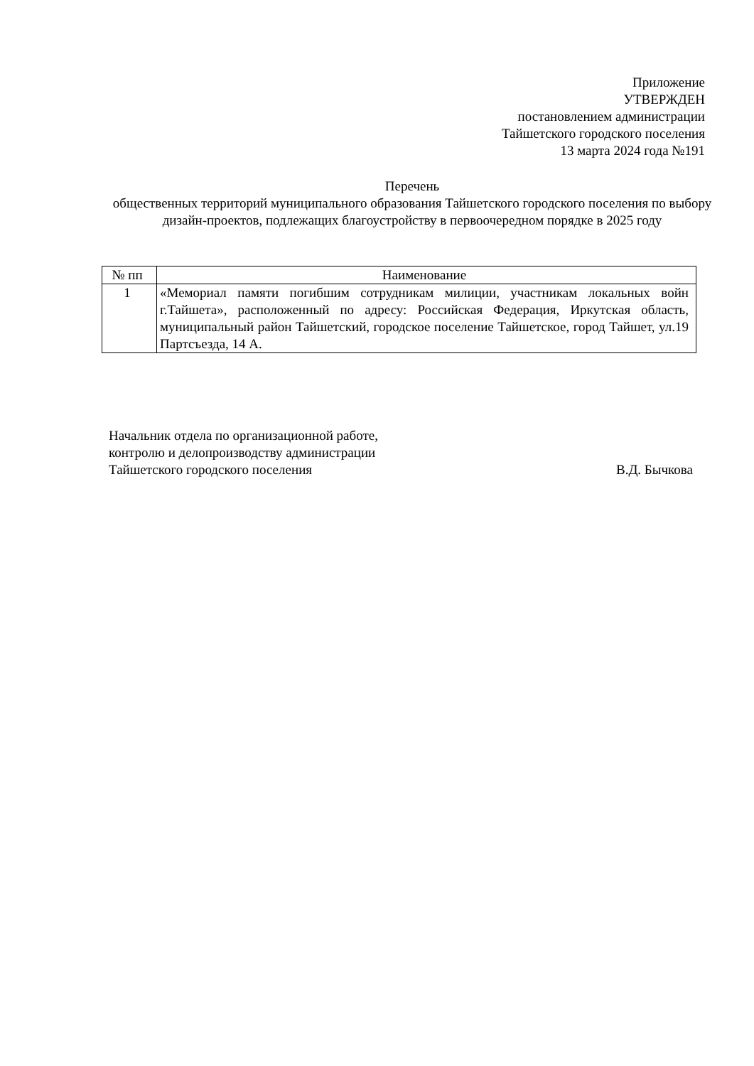Приложение
УТВЕРЖДЕН
постановлением администрации
Тайшетского городского поселения
13 марта 2024 года №191
Перечень
общественных территорий муниципального образования Тайшетского городского поселения по выбору дизайн-проектов, подлежащих благоустройству в первоочередном порядке в 2025 году
| № пп | Наименование |
| --- | --- |
| 1 | «Мемориал памяти погибшим сотрудникам милиции, участникам локальных войн г.Тайшета», расположенный по адресу: Российская Федерация, Иркутская область, муниципальный район Тайшетский, городское поселение Тайшетское, город Тайшет, ул.19 Партсъезда, 14 А. |
Начальник отдела по организационной работе,
контролю и делопроизводству администрации
Тайшетского городского поселения В.Д. Бычкова